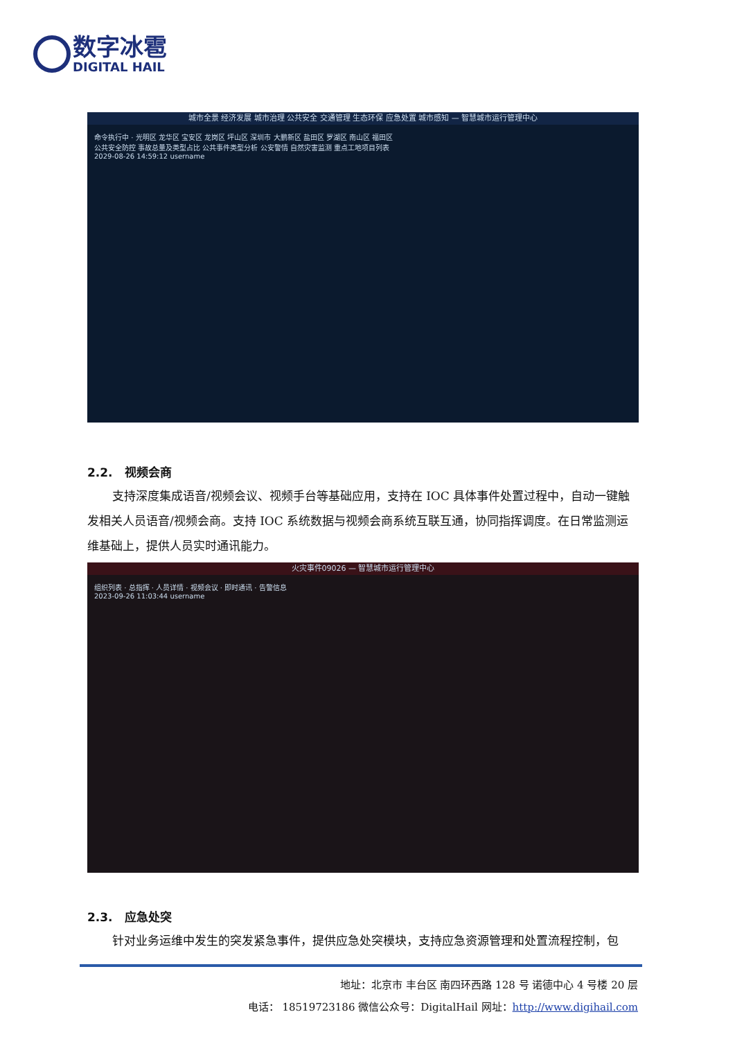数字冰雹
DIGITAL HAIL
城市全景 经济发展 城市治理 公共安全 交通管理 生态环保 应急处置 城市感知 — 智慧城市运行管理中心
命令执行中 · 光明区 龙华区 宝安区 龙岗区 坪山区 深圳市 大鹏新区 盐田区 罗湖区 南山区 福田区
公共安全防控 事故总量及类型占比 公共事件类型分析 公安警情 自然灾害监测 重点工地项目列表
2029-08-26 14:59:12 username
2.2. 视频会商
支持深度集成语音/视频会议、视频手台等基础应用，支持在 IOC 具体事件处置过程中，自动一键触发相关人员语音/视频会商。支持 IOC 系统数据与视频会商系统互联互通，协同指挥调度。在日常监测运维基础上，提供人员实时通讯能力。
火灾事件09026 — 智慧城市运行管理中心
组织列表 · 总指挥 · 人员详情 · 视频会议 · 即时通讯 · 告警信息
2023-09-26 11:03:44 username
2.3. 应急处突
针对业务运维中发生的突发紧急事件，提供应急处突模块，支持应急资源管理和处置流程控制，包
地址：北京市 丰台区 南四环西路 128 号 诺德中心 4 号楼 20 层
电话： 18519723186 微信公众号：DigitalHail 网址：http://www.digihail.com